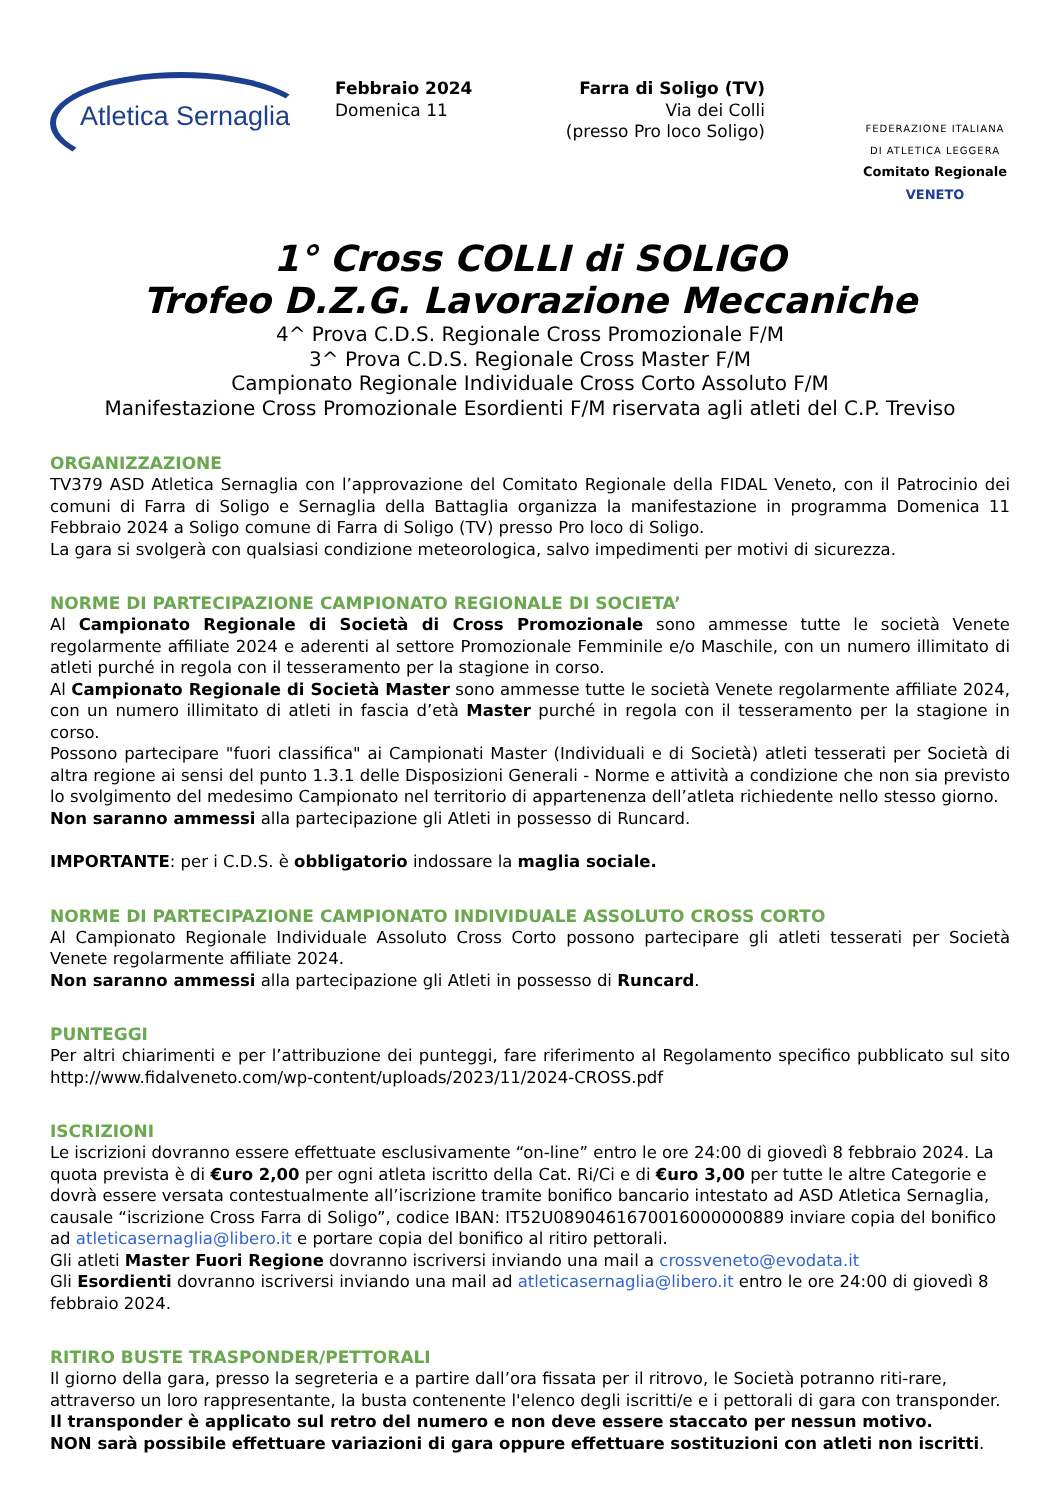Atletica Sernaglia
Febbraio 2024
Domenica 11
Farra di Soligo (TV)
Via dei Colli
(presso Pro loco Soligo)
FEDERAZIONE ITALIANA
DI ATLETICA LEGGERA
Comitato Regionale VENETO
1° Cross COLLI di SOLIGO
Trofeo D.Z.G. Lavorazione Meccaniche
4^ Prova C.D.S. Regionale Cross Promozionale F/M
3^ Prova C.D.S. Regionale Cross Master F/M
Campionato Regionale Individuale Cross Corto Assoluto F/M
Manifestazione Cross Promozionale Esordienti F/M riservata agli atleti del C.P. Treviso
ORGANIZZAZIONE
TV379 ASD Atletica Sernaglia con l’approvazione del Comitato Regionale della FIDAL Veneto, con il Patrocinio dei comuni di Farra di Soligo e Sernaglia della Battaglia organizza la manifestazione in programma Domenica 11 Febbraio 2024 a Soligo comune di Farra di Soligo (TV) presso Pro loco di Soligo.
La gara si svolgerà con qualsiasi condizione meteorologica, salvo impedimenti per motivi di sicurezza.
NORME DI PARTECIPAZIONE CAMPIONATO REGIONALE DI SOCIETA’
Al Campionato Regionale di Società di Cross Promozionale sono ammesse tutte le società Venete regolarmente affiliate 2024 e aderenti al settore Promozionale Femminile e/o Maschile, con un numero illimitato di atleti purché in regola con il tesseramento per la stagione in corso.
Al Campionato Regionale di Società Master sono ammesse tutte le società Venete regolarmente affiliate 2024, con un numero illimitato di atleti in fascia d’età Master purché in regola con il tesseramento per la stagione in corso.
Possono partecipare "fuori classifica" ai Campionati Master (Individuali e di Società) atleti tesserati per Società di altra regione ai sensi del punto 1.3.1 delle Disposizioni Generali - Norme e attività a condizione che non sia previsto lo svolgimento del medesimo Campionato nel territorio di appartenenza dell’atleta richiedente nello stesso giorno.
Non saranno ammessi alla partecipazione gli Atleti in possesso di Runcard.
IMPORTANTE: per i C.D.S. è obbligatorio indossare la maglia sociale.
NORME DI PARTECIPAZIONE CAMPIONATO INDIVIDUALE ASSOLUTO CROSS CORTO
Al Campionato Regionale Individuale Assoluto Cross Corto possono partecipare gli atleti tesserati per Società Venete regolarmente affiliate 2024.
Non saranno ammessi alla partecipazione gli Atleti in possesso di Runcard.
PUNTEGGI
Per altri chiarimenti e per l’attribuzione dei punteggi, fare riferimento al Regolamento specifico pubblicato sul sito http://www.fidalveneto.com/wp-content/uploads/2023/11/2024-CROSS.pdf
ISCRIZIONI
Le iscrizioni dovranno essere effettuate esclusivamente “on-line” entro le ore 24:00 di giovedì 8 febbraio 2024. La quota prevista è di €uro 2,00 per ogni atleta iscritto della Cat. Ri/Ci e di €uro 3,00 per tutte le altre Categorie e dovrà essere versata contestualmente all’iscrizione tramite bonifico bancario intestato ad ASD Atletica Sernaglia, causale “iscrizione Cross Farra di Soligo”, codice IBAN: IT52U0890461670016000000889 inviare copia del bonifico ad atleticasernaglia@libero.it e portare copia del bonifico al ritiro pettorali.
Gli atleti Master Fuori Regione dovranno iscriversi inviando una mail a crossveneto@evodata.it
Gli Esordienti dovranno iscriversi inviando una mail ad atleticasernaglia@libero.it entro le ore 24:00 di giovedì 8 febbraio 2024.
RITIRO BUSTE TRASPONDER/PETTORALI
Il giorno della gara, presso la segreteria e a partire dall’ora fissata per il ritrovo, le Società potranno riti-rare, attraverso un loro rappresentante, la busta contenente l'elenco degli iscritti/e e i pettorali di gara con transponder.
Il transponder è applicato sul retro del numero e non deve essere staccato per nessun motivo.
NON sarà possibile effettuare variazioni di gara oppure effettuare sostituzioni con atleti non iscritti.